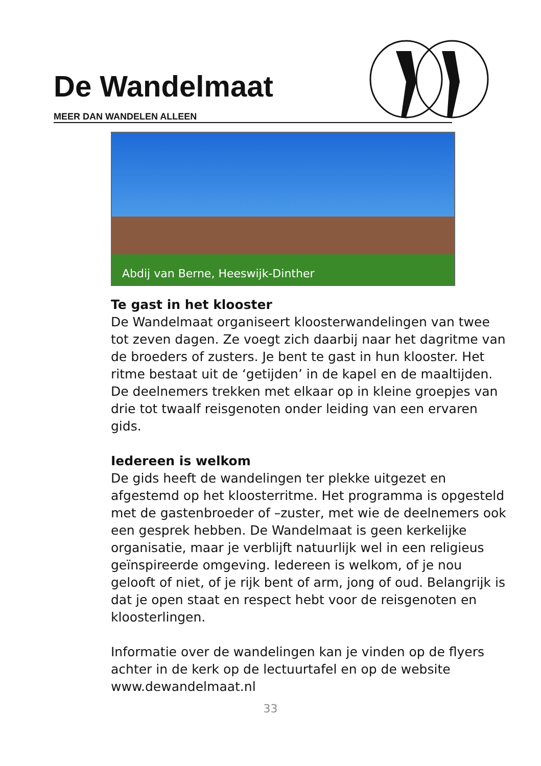De Wandelmaat
MEER DAN WANDELEN ALLEEN
Abdij van Berne, Heeswijk-Dinther
Te gast in het klooster
De Wandelmaat organiseert kloosterwandelingen van twee tot zeven dagen. Ze voegt zich daarbij naar het dagritme van de broeders of zusters. Je bent te gast in hun klooster. Het ritme bestaat uit de ‘getijden’ in de kapel en de maaltijden. De deelnemers trekken met elkaar op in kleine groepjes van drie tot twaalf reisgenoten onder leiding van een ervaren gids.
Iedereen is welkom
De gids heeft de wandelingen ter plekke uitgezet en afgestemd op het kloosterritme. Het programma is opgesteld met de gastenbroeder of –zuster, met wie de deelnemers ook een gesprek hebben. De Wandelmaat is geen kerkelijke organisatie, maar je verblijft natuurlijk wel in een religieus geïnspireerde omgeving. Iedereen is welkom, of je nou gelooft of niet, of je rijk bent of arm, jong of oud. Belangrijk is dat je open staat en respect hebt voor de reisgenoten en kloosterlingen.
Informatie over de wandelingen kan je vinden op de flyers achter in de kerk op de lectuurtafel en op de website www.dewandelmaat.nl
33